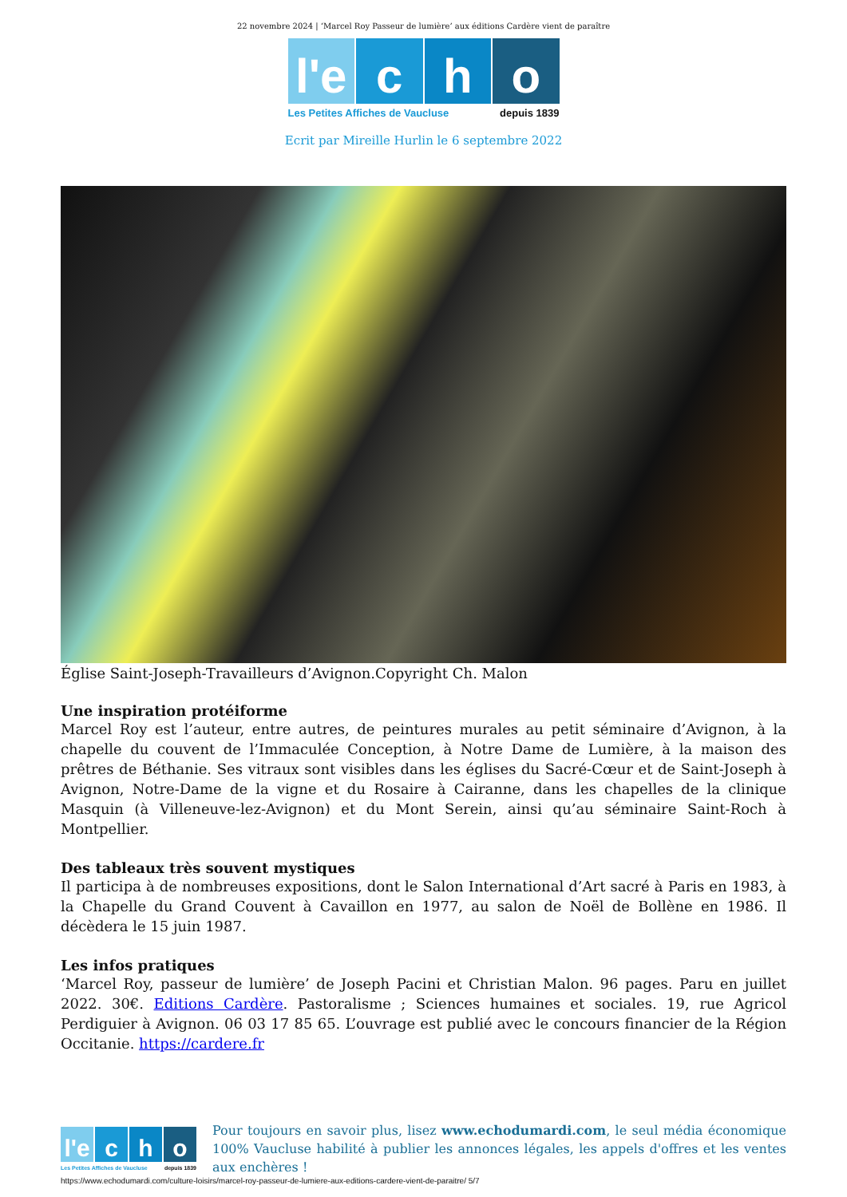22 novembre 2024 | ‘Marcel Roy Passeur de lumière’ aux éditions Cardère vient de paraître
l'e c h o
Les Petites Affiches de Vaucluse depuis 1839
Ecrit par Mireille Hurlin le 6 septembre 2022
Église Saint-Joseph-Travailleurs d’Avignon.Copyright Ch. Malon
Une inspiration protéiforme
Marcel Roy est l’auteur, entre autres, de peintures murales au petit séminaire d’Avignon, à la chapelle du couvent de l’Immaculée Conception, à Notre Dame de Lumière, à la maison des prêtres de Béthanie. Ses vitraux sont visibles dans les églises du Sacré-Cœur et de Saint-Joseph à Avignon, Notre-Dame de la vigne et du Rosaire à Cairanne, dans les chapelles de la clinique Masquin (à Villeneuve-lez-Avignon) et du Mont Serein, ainsi qu’au séminaire Saint-Roch à Montpellier.
Des tableaux très souvent mystiques
Il participa à de nombreuses expositions, dont le Salon International d’Art sacré à Paris en 1983, à la Chapelle du Grand Couvent à Cavaillon en 1977, au salon de Noël de Bollène en 1986. Il décèdera le 15 juin 1987.
Les infos pratiques
‘Marcel Roy, passeur de lumière’ de Joseph Pacini et Christian Malon. 96 pages. Paru en juillet 2022. 30€. Editions Cardère. Pastoralisme ; Sciences humaines et sociales. 19, rue Agricol Perdiguier à Avignon. 06 03 17 85 65. L’ouvrage est publié avec le concours financier de la Région Occitanie. https://cardere.fr
l'e c h o
Les Petites Affiches de Vaucluse depuis 1839
Pour toujours en savoir plus, lisez www.echodumardi.com, le seul média économique 100% Vaucluse habilité à publier les annonces légales, les appels d'offres et les ventes aux enchères !
https://www.echodumardi.com/culture-loisirs/marcel-roy-passeur-de-lumiere-aux-editions-cardere-vient-de-paraitre/ 5/7